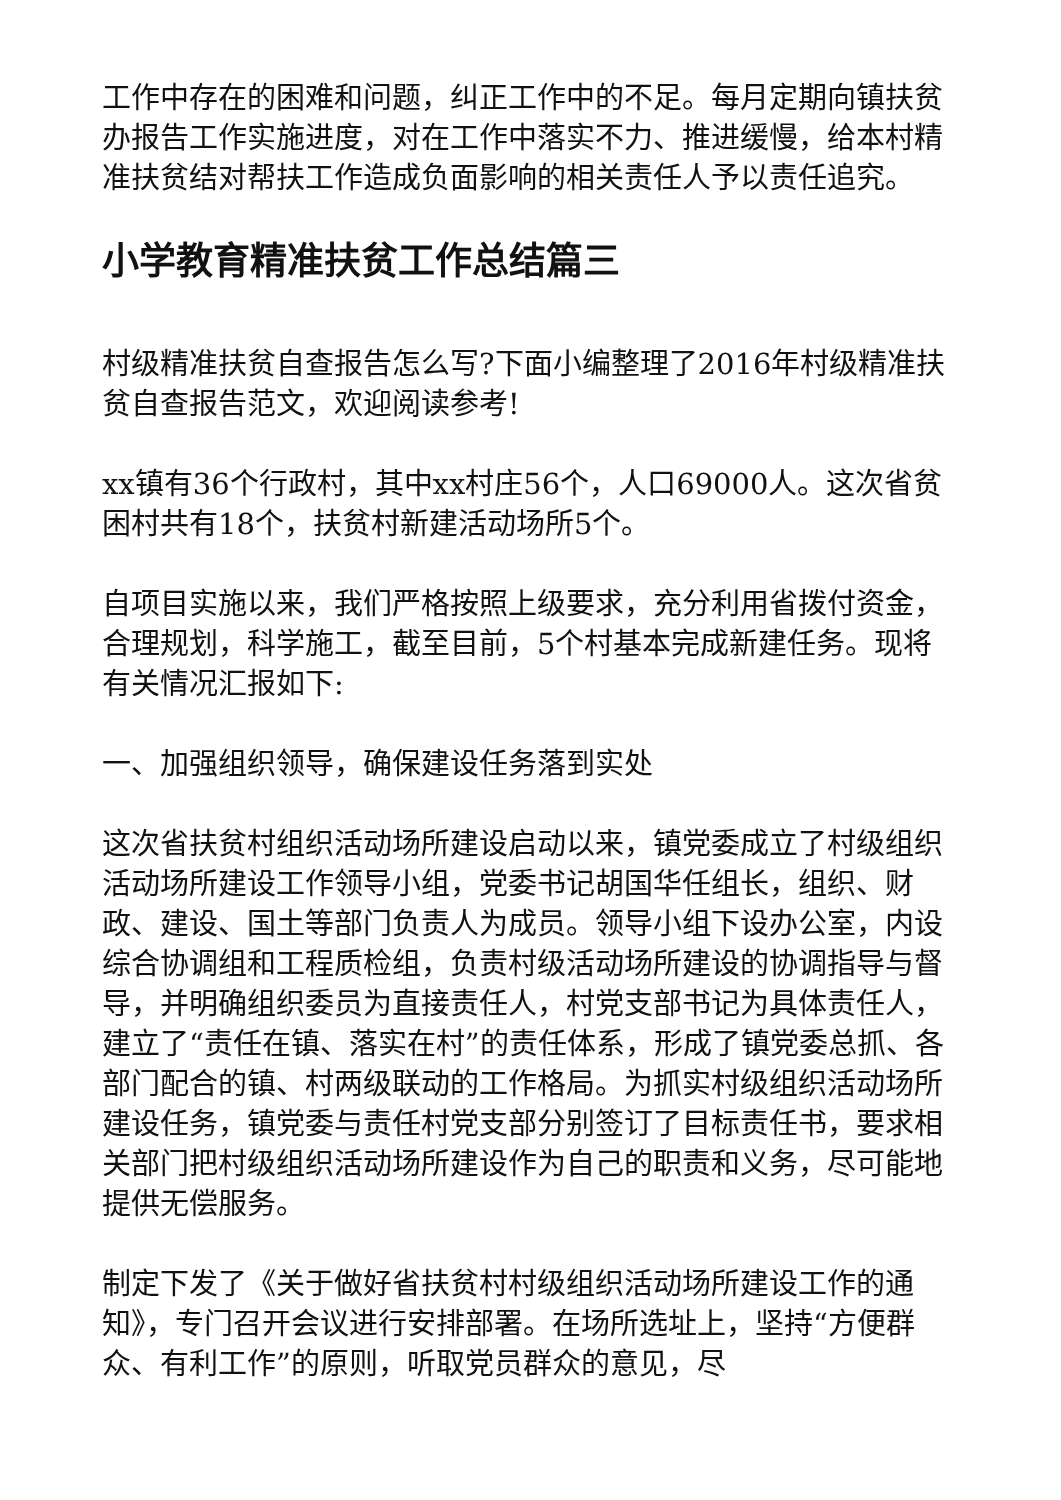工作中存在的困难和问题，纠正工作中的不足。每月定期向镇扶贫办报告工作实施进度，对在工作中落实不力、推进缓慢，给本村精准扶贫结对帮扶工作造成负面影响的相关责任人予以责任追究。
小学教育精准扶贫工作总结篇三
村级精准扶贫自查报告怎么写?下面小编整理了2016年村级精准扶贫自查报告范文，欢迎阅读参考!
xx镇有36个行政村，其中xx村庄56个，人口69000人。这次省贫困村共有18个，扶贫村新建活动场所5个。
自项目实施以来，我们严格按照上级要求，充分利用省拨付资金，合理规划，科学施工，截至目前，5个村基本完成新建任务。现将有关情况汇报如下:
一、加强组织领导，确保建设任务落到实处
这次省扶贫村组织活动场所建设启动以来，镇党委成立了村级组织活动场所建设工作领导小组，党委书记胡国华任组长，组织、财政、建设、国土等部门负责人为成员。领导小组下设办公室，内设综合协调组和工程质检组，负责村级活动场所建设的协调指导与督导，并明确组织委员为直接责任人，村党支部书记为具体责任人，建立了“责任在镇、落实在村”的责任体系，形成了镇党委总抓、各部门配合的镇、村两级联动的工作格局。为抓实村级组织活动场所建设任务，镇党委与责任村党支部分别签订了目标责任书，要求相关部门把村级组织活动场所建设作为自己的职责和义务，尽可能地提供无偿服务。
制定下发了《关于做好省扶贫村村级组织活动场所建设工作的通知》，专门召开会议进行安排部署。在场所选址上，坚持“方便群众、有利工作”的原则，听取党员群众的意见，尽